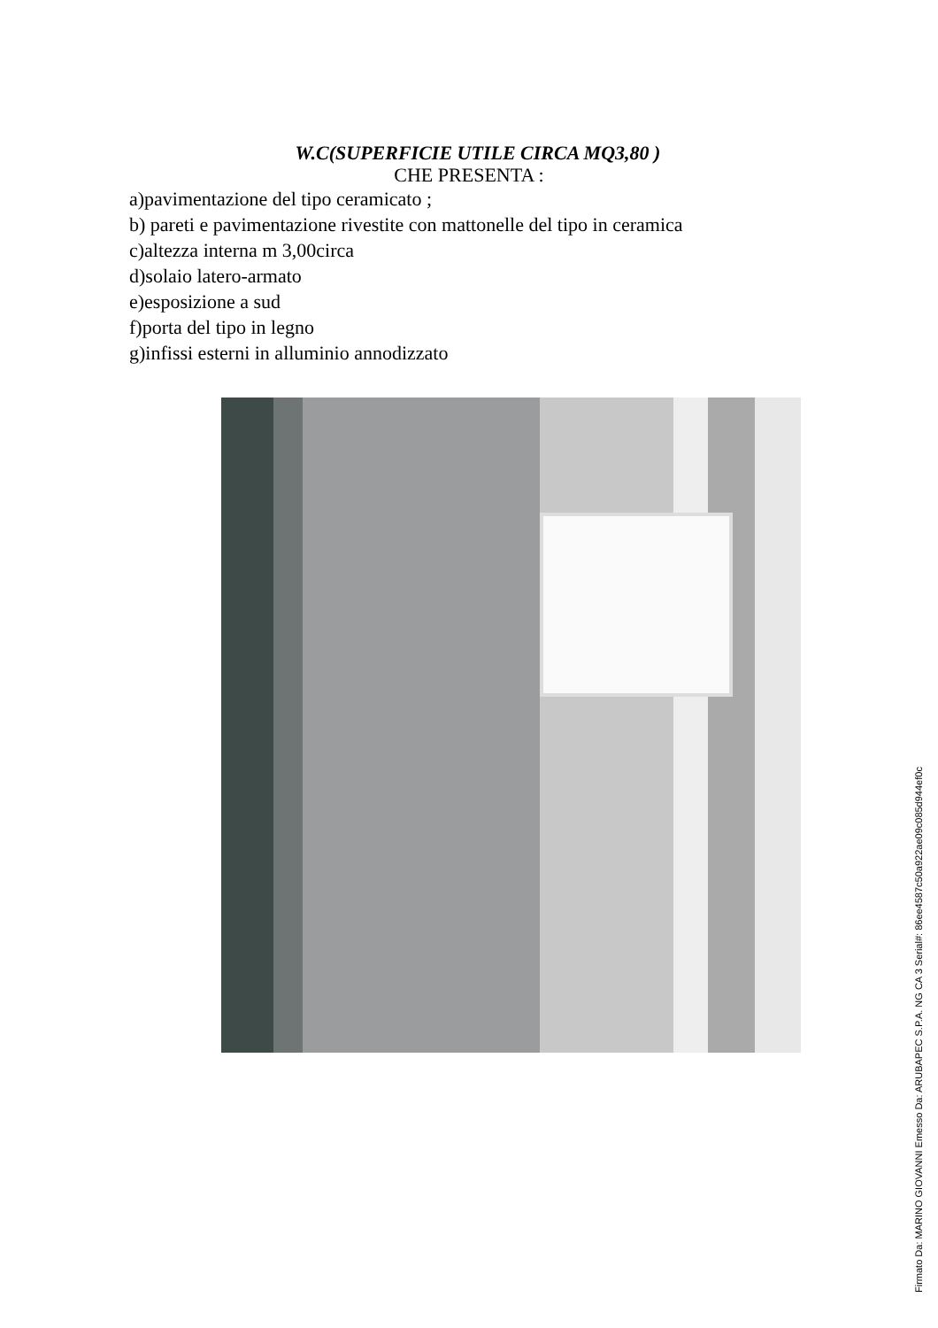W.C(SUPERFICIE UTILE CIRCA MQ3,80 )
CHE PRESENTA :
a)pavimentazione del tipo ceramicato ;
b) pareti e pavimentazione rivestite con mattonelle del tipo in ceramica
c)altezza interna m 3,00circa
d)solaio latero-armato
e)esposizione a sud
f)porta del tipo in legno
g)infissi esterni in alluminio annodizzato
Firmato Da: MARINO GIOVANNI Emesso Da: ARUBAPEC S.P.A. NG CA 3 Serial#: 86ee4587c50a922ae09c085d944ef0c